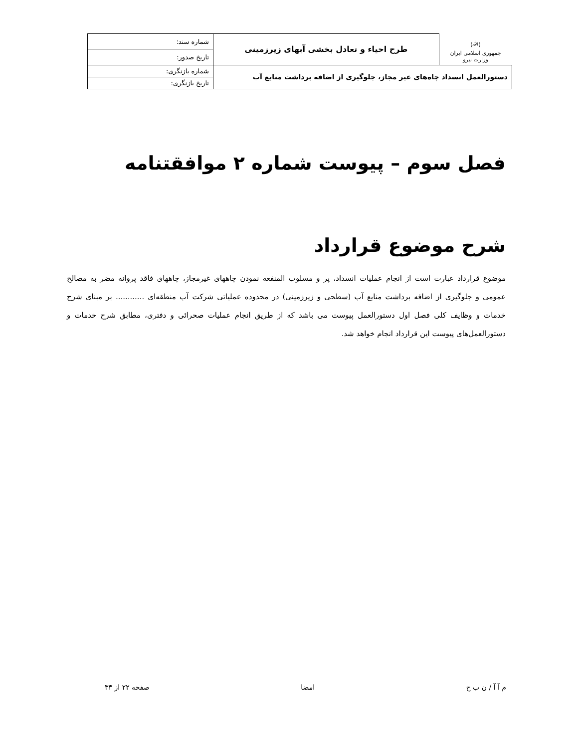| (ﷲ) جمهوری اسلامی ایران وزارت نیرو | طرح احیاء و تعادل بخشی آبهای زیرزمینی | شماره سند: |
| | | تاریخ صدور: |
| دستورالعمل انسداد چاه‌های غیر مجاز، جلوگیری از اضافه برداشت منابع آب | | شماره بازنگری: |
| | | تاریخ بازنگری: |
فصل سوم – پیوست شماره ۲ موافقتنامه
شرح موضوع قرارداد
موضوع قرارداد عبارت است از انجام عملیات انسداد، پر و مسلوب المنفعه نمودن چاههای غیرمجاز، چاههای فاقد پروانه مضر به مصالح عمومی و جلوگیری از اضافه برداشت منابع آب (سطحی و زیرزمینی) در محدوده عملیاتی شرکت آب منطقه‌ای ............ بر مبنای شرح خدمات و وظایف کلی فصل اول دستورالعمل پیوست می باشد که از طریق انجام عملیات صحرائی و دفتری، مطابق شرح خدمات و دستورالعمل‌های پیوست این قرارداد انجام خواهد شد.
م آ آ / ن ب ح امضا صفحه ۲۲ از ۳۳